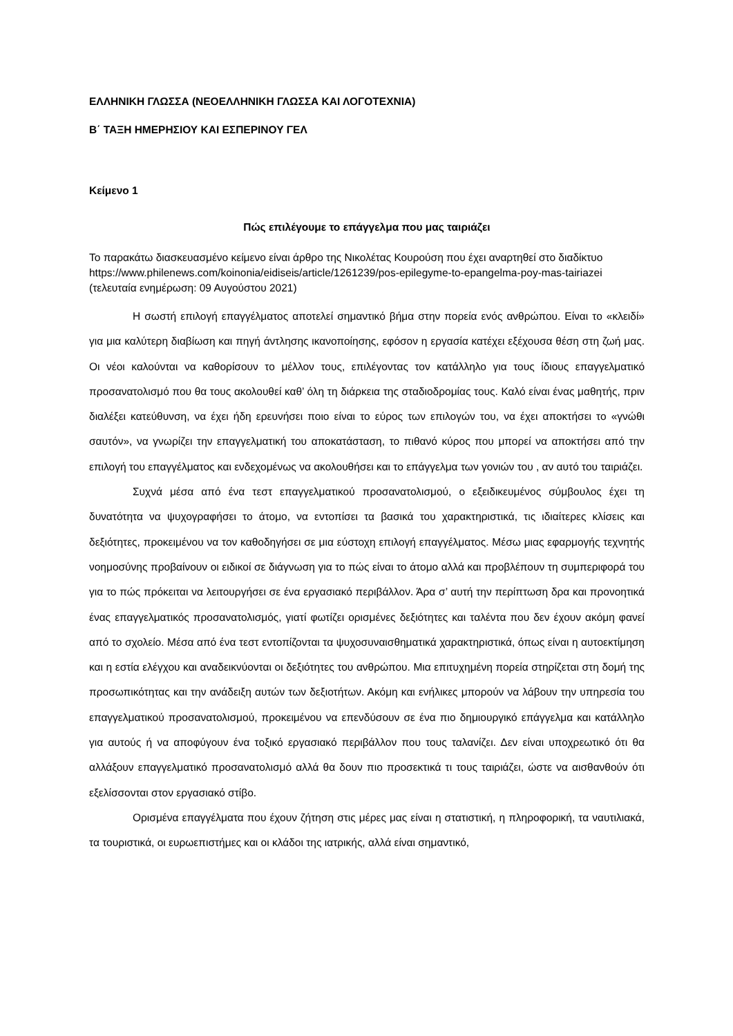ΕΛΛΗΝΙΚΗ ΓΛΩΣΣΑ (ΝΕΟΕΛΛΗΝΙΚΗ ΓΛΩΣΣΑ ΚΑΙ ΛΟΓΟΤΕΧΝΙΑ)
Β΄ ΤΑΞΗ ΗΜΕΡΗΣΙΟΥ ΚΑΙ ΕΣΠΕΡΙΝΟΥ ΓΕΛ
Κείμενο 1
Πώς επιλέγουμε το επάγγελμα που μας ταιριάζει
Το παρακάτω διασκευασμένο κείμενο είναι άρθρο της Νικολέτας Κουρούση που έχει αναρτηθεί στο διαδίκτυο https://www.philenews.com/koinonia/eidiseis/article/1261239/pos-epilegyme-to-epangelma-poy-mas-tairiazei (τελευταία ενημέρωση: 09 Αυγούστου 2021)
Η σωστή επιλογή επαγγέλματος αποτελεί σημαντικό βήμα στην πορεία ενός ανθρώπου. Είναι το «κλειδί» για μια καλύτερη διαβίωση και πηγή άντλησης ικανοποίησης, εφόσον η εργασία κατέχει εξέχουσα θέση στη ζωή μας. Οι νέοι καλούνται να καθορίσουν το μέλλον τους, επιλέγοντας τον κατάλληλο για τους ίδιους επαγγελματικό προσανατολισμό που θα τους ακολουθεί καθ’ όλη τη διάρκεια της σταδιοδρομίας τους. Καλό είναι ένας μαθητής, πριν διαλέξει κατεύθυνση, να έχει ήδη ερευνήσει ποιο είναι το εύρος των επιλογών του, να έχει αποκτήσει το «γνώθι σαυτόν», να γνωρίζει την επαγγελματική του αποκατάσταση, το πιθανό κύρος που μπορεί να αποκτήσει από την επιλογή του επαγγέλματος και ενδεχομένως να ακολουθήσει και το επάγγελμα των γονιών του , αν αυτό του ταιριάζει.
Συχνά μέσα από ένα τεστ επαγγελματικού προσανατολισμού, ο εξειδικευμένος σύμβουλος έχει τη δυνατότητα να ψυχογραφήσει το άτομο, να εντοπίσει τα βασικά του χαρακτηριστικά, τις ιδιαίτερες κλίσεις και δεξιότητες, προκειμένου να τον καθοδηγήσει σε μια εύστοχη επιλογή επαγγέλματος. Μέσω μιας εφαρμογής τεχνητής νοημοσύνης προβαίνουν οι ειδικοί σε διάγνωση για το πώς είναι το άτομο αλλά και προβλέπουν τη συμπεριφορά του για το πώς πρόκειται να λειτουργήσει σε ένα εργασιακό περιβάλλον. Άρα σ’ αυτή την περίπτωση δρα και προνοητικά ένας επαγγελματικός προσανατολισμός, γιατί φωτίζει ορισμένες δεξιότητες και ταλέντα που δεν έχουν ακόμη φανεί από το σχολείο. Μέσα από ένα τεστ εντοπίζονται τα ψυχοσυναισθηματικά χαρακτηριστικά, όπως είναι η αυτοεκτίμηση και η εστία ελέγχου και αναδεικνύονται οι δεξιότητες του ανθρώπου. Μια επιτυχημένη πορεία στηρίζεται στη δομή της προσωπικότητας και την ανάδειξη αυτών των δεξιοτήτων. Ακόμη και ενήλικες μπορούν να λάβουν την υπηρεσία του επαγγελματικού προσανατολισμού, προκειμένου να επενδύσουν σε ένα πιο δημιουργικό επάγγελμα και κατάλληλο για αυτούς ή να αποφύγουν ένα τοξικό εργασιακό περιβάλλον που τους ταλανίζει. Δεν είναι υποχρεωτικό ότι θα αλλάξουν επαγγελματικό προσανατολισμό αλλά θα δουν πιο προσεκτικά τι τους ταιριάζει, ώστε να αισθανθούν ότι εξελίσσονται στον εργασιακό στίβο.
Ορισμένα επαγγέλματα που έχουν ζήτηση στις μέρες μας είναι η στατιστική, η πληροφορική, τα ναυτιλιακά, τα τουριστικά, οι ευρωεπιστήμες και οι κλάδοι της ιατρικής, αλλά είναι σημαντικό,